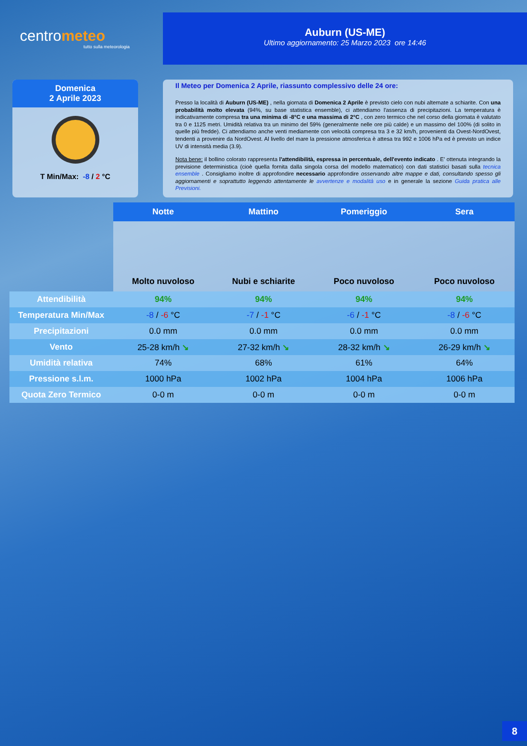centrometeo
tutto sulla meteorologia
Auburn (US-ME)
Ultimo aggiornamento: 25 Marzo 2023 ore 14:46
Domenica
2 Aprile 2023
T Min/Max: -8 / 2 °C
Il Meteo per Domenica 2 Aprile, riassunto complessivo delle 24 ore:
Presso la località di Auburn (US-ME) , nella giornata di Domenica 2 Aprile è previsto cielo con nubi alternate a schiarite. Con una probabilità molto elevata (94%, su base statistica ensemble), ci attendiamo l'assenza di precipitazioni. La temperatura è indicativamente compresa tra una minima di -8°C e una massima di 2°C , con zero termico che nel corso della giornata è valutato tra 0 e 1125 metri. Umidità relativa tra un minimo del 59% (generalmente nelle ore più calde) e un massimo del 100% (di solito in quelle più fredde). Ci attendiamo anche venti mediamente con velocità compresa tra 3 e 32 km/h, provenienti da Ovest-NordOvest, tendenti a provenire da NordOvest. Al livello del mare la pressione atmosferica è attesa tra 992 e 1006 hPa ed è previsto un indice UV di intensità media (3.9).
Nota bene: il bollino colorato rappresenta l'attendibilità, espressa in percentuale, dell'evento indicato . E' ottenuta integrando la previsione deterministica (cioè quella fornita dalla singola corsa del modello matematico) con dati statistici basati sulla tecnica ensemble . Consigliamo inoltre di approfondire necessario approfondire osservando altre mappe e dati, consultando spesso gli aggiornamenti e soprattutto leggendo attentamente le avvertenze e modalità uso e in generale la sezione Guida pratica alle Previsioni.
| | Notte | Mattino | Pomeriggio | Sera |
| | Molto nuvoloso | Nubi e schiarite | Poco nuvoloso | Poco nuvoloso |
| Attendibilità | 94% | 94% | 94% | 94% |
| Temperatura Min/Max | -8 / -6 °C | -7 / -1 °C | -6 / -1 °C | -8 / -6 °C |
| Precipitazioni | 0.0 mm | 0.0 mm | 0.0 mm | 0.0 mm |
| Vento | 25-28 km/h ↘ | 27-32 km/h ↘ | 28-32 km/h ↘ | 26-29 km/h ↘ |
| Umidità relativa | 74% | 68% | 61% | 64% |
| Pressione s.l.m. | 1000 hPa | 1002 hPa | 1004 hPa | 1006 hPa |
| Quota Zero Termico | 0-0 m | 0-0 m | 0-0 m | 0-0 m |
8